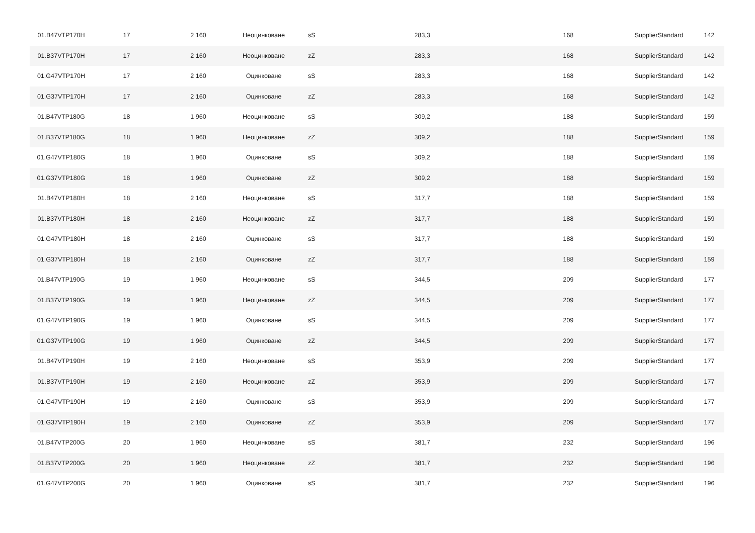| 01.B47VTP170H | 17 | 2 160 | Неоцинковане | sS | 283,3 | 168 | SupplierStandard | 142 |
| 01.B37VTP170H | 17 | 2 160 | Неоцинковане | zZ | 283,3 | 168 | SupplierStandard | 142 |
| 01.G47VTP170H | 17 | 2 160 | Оцинковане | sS | 283,3 | 168 | SupplierStandard | 142 |
| 01.G37VTP170H | 17 | 2 160 | Оцинковане | zZ | 283,3 | 168 | SupplierStandard | 142 |
| 01.B47VTP180G | 18 | 1 960 | Неоцинковане | sS | 309,2 | 188 | SupplierStandard | 159 |
| 01.B37VTP180G | 18 | 1 960 | Неоцинковане | zZ | 309,2 | 188 | SupplierStandard | 159 |
| 01.G47VTP180G | 18 | 1 960 | Оцинковане | sS | 309,2 | 188 | SupplierStandard | 159 |
| 01.G37VTP180G | 18 | 1 960 | Оцинковане | zZ | 309,2 | 188 | SupplierStandard | 159 |
| 01.B47VTP180H | 18 | 2 160 | Неоцинковане | sS | 317,7 | 188 | SupplierStandard | 159 |
| 01.B37VTP180H | 18 | 2 160 | Неоцинковане | zZ | 317,7 | 188 | SupplierStandard | 159 |
| 01.G47VTP180H | 18 | 2 160 | Оцинковане | sS | 317,7 | 188 | SupplierStandard | 159 |
| 01.G37VTP180H | 18 | 2 160 | Оцинковане | zZ | 317,7 | 188 | SupplierStandard | 159 |
| 01.B47VTP190G | 19 | 1 960 | Неоцинковане | sS | 344,5 | 209 | SupplierStandard | 177 |
| 01.B37VTP190G | 19 | 1 960 | Неоцинковане | zZ | 344,5 | 209 | SupplierStandard | 177 |
| 01.G47VTP190G | 19 | 1 960 | Оцинковане | sS | 344,5 | 209 | SupplierStandard | 177 |
| 01.G37VTP190G | 19 | 1 960 | Оцинковане | zZ | 344,5 | 209 | SupplierStandard | 177 |
| 01.B47VTP190H | 19 | 2 160 | Неоцинковане | sS | 353,9 | 209 | SupplierStandard | 177 |
| 01.B37VTP190H | 19 | 2 160 | Неоцинковане | zZ | 353,9 | 209 | SupplierStandard | 177 |
| 01.G47VTP190H | 19 | 2 160 | Оцинковане | sS | 353,9 | 209 | SupplierStandard | 177 |
| 01.G37VTP190H | 19 | 2 160 | Оцинковане | zZ | 353,9 | 209 | SupplierStandard | 177 |
| 01.B47VTP200G | 20 | 1 960 | Неоцинковане | sS | 381,7 | 232 | SupplierStandard | 196 |
| 01.B37VTP200G | 20 | 1 960 | Неоцинковане | zZ | 381,7 | 232 | SupplierStandard | 196 |
| 01.G47VTP200G | 20 | 1 960 | Оцинковане | sS | 381,7 | 232 | SupplierStandard | 196 |